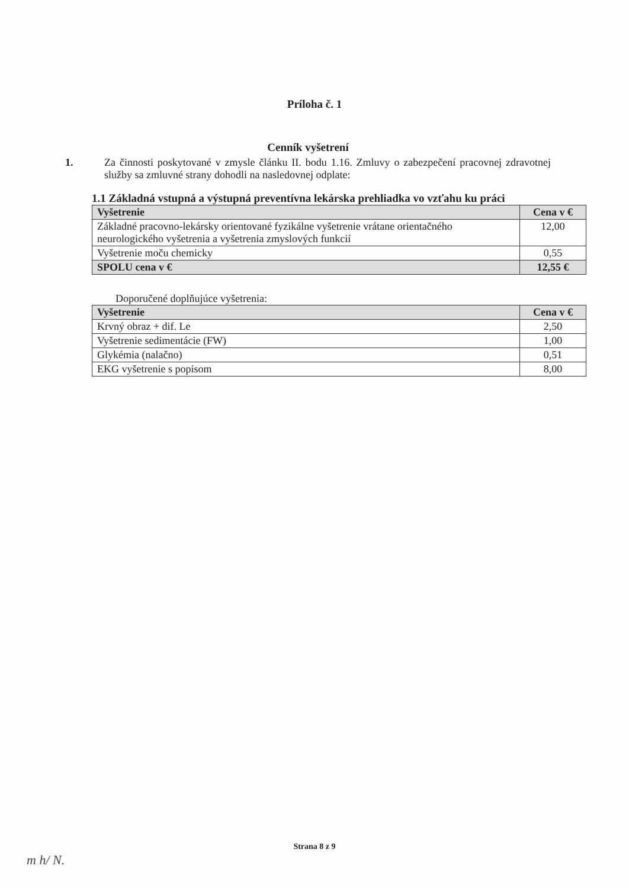Príloha č. 1
Cenník vyšetrení
1. Za činnosti poskytované v zmysle článku II. bodu 1.16. Zmluvy o zabezpečení pracovnej zdravotnej služby sa zmluvné strany dohodli na nasledovnej odplate:
1.1 Základná vstupná a výstupná preventívna lekárska prehliadka vo vzťahu ku práci
| Vyšetrenie | Cena v € |
| --- | --- |
| Základné pracovno-lekársky orientované fyzikálne vyšetrenie vrátane orientačného neurologického vyšetrenia a vyšetrenia zmyslových funkcií | 12,00 |
| Vyšetrenie moču chemicky | 0,55 |
| SPOLU cena v € | 12,55 € |
Doporučené doplňujúce vyšetrenia:
| Vyšetrenie | Cena v € |
| --- | --- |
| Krvný obraz + dif. Le | 2,50 |
| Vyšetrenie sedimentácie (FW) | 1,00 |
| Glykémia (nalačno) | 0,51 |
| EKG vyšetrenie s popisom | 8,00 |
Strana 8 z 9
m h/ N.